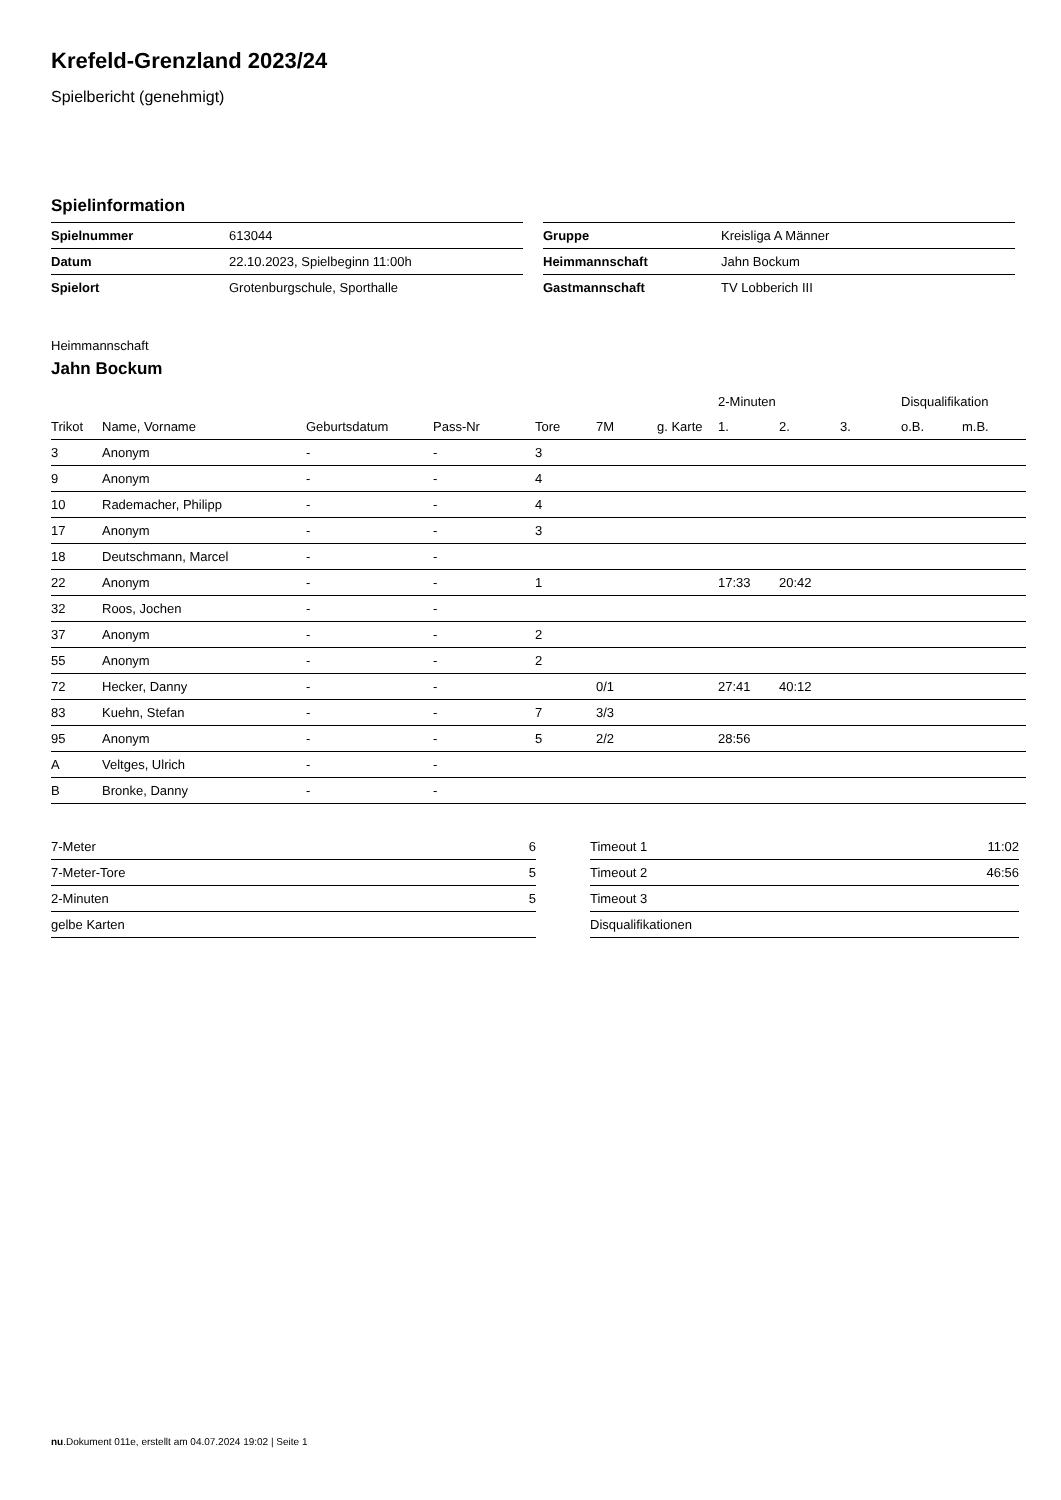Krefeld-Grenzland 2023/24
Spielbericht (genehmigt)
Spielinformation
| Spielnummer | 613044 |
| Datum | 22.10.2023, Spielbeginn 11:00h |
| Spielort | Grotenburgschule, Sporthalle |
| Gruppe | Kreisliga A Männer |
| Heimmannschaft | Jahn Bockum |
| Gastmannschaft | TV Lobberich III |
Heimmannschaft
Jahn Bockum
| | | | | | | | 2-Minuten | | | Disqualifikation | |
| --- | --- | --- | --- | --- | --- | --- | --- | --- | --- | --- | --- |
| Trikot | Name, Vorname | Geburtsdatum | Pass-Nr | Tore | 7M | g. Karte | 1. | 2. | 3. | o.B. | m.B. |
| 3 | Anonym | - | - | 3 | | | | | | | |
| 9 | Anonym | - | - | 4 | | | | | | | |
| 10 | Rademacher, Philipp | - | - | 4 | | | | | | | |
| 17 | Anonym | - | - | 3 | | | | | | | |
| 18 | Deutschmann, Marcel | - | - | | | | | | | | |
| 22 | Anonym | - | - | 1 | | | 17:33 | 20:42 | | | |
| 32 | Roos, Jochen | - | - | | | | | | | | |
| 37 | Anonym | - | - | 2 | | | | | | | |
| 55 | Anonym | - | - | 2 | | | | | | | |
| 72 | Hecker, Danny | - | - | | 0/1 | | 27:41 | 40:12 | | | |
| 83 | Kuehn, Stefan | - | - | 7 | 3/3 | | | | | | |
| 95 | Anonym | - | - | 5 | 2/2 | | 28:56 | | | | |
| A | Veltges, Ulrich | - | - | | | | | | | | |
| B | Bronke, Danny | - | - | | | | | | | | |
| 7-Meter | 6 |
| 7-Meter-Tore | 5 |
| 2-Minuten | 5 |
| gelbe Karten | |
| Timeout 1 | 11:02 |
| Timeout 2 | 46:56 |
| Timeout 3 | |
| Disqualifikationen | |
nu.Dokument 011e, erstellt am 04.07.2024 19:02 | Seite 1